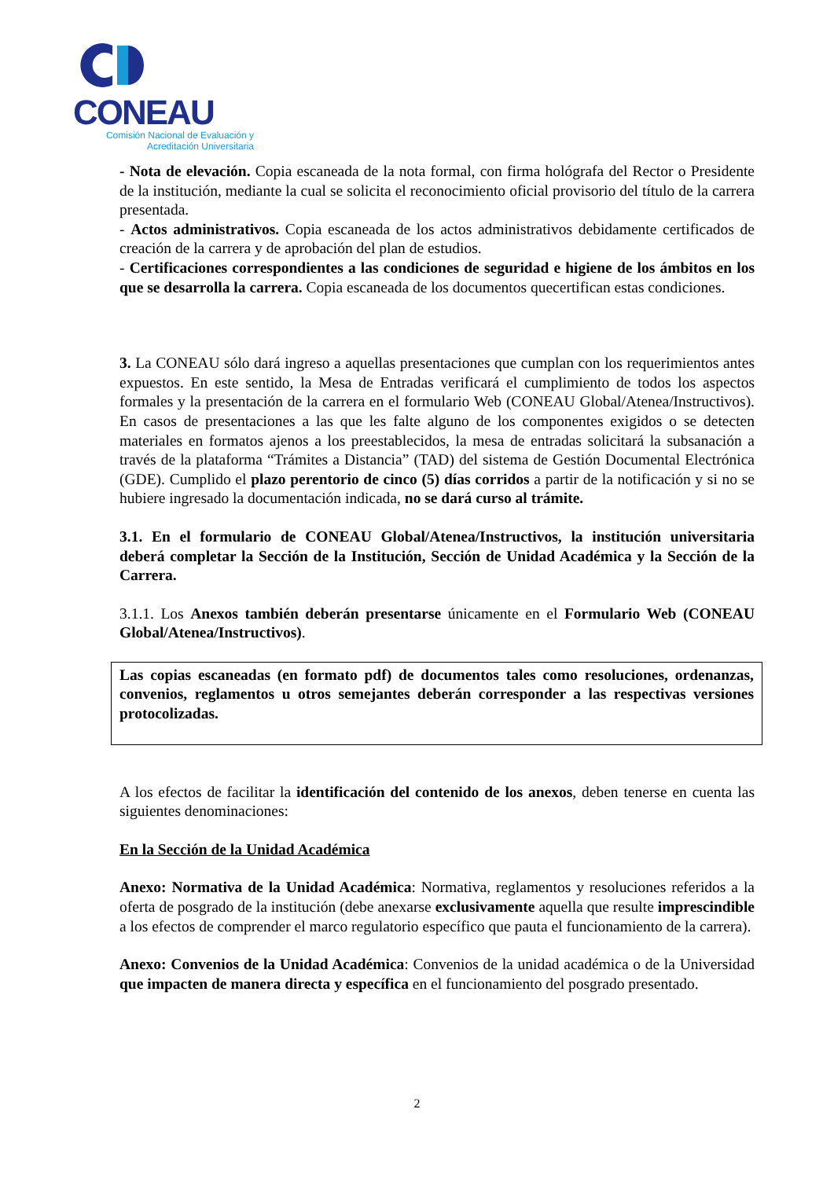CONEAU
Comisión Nacional de Evaluación y
Acreditación Universitaria
- Nota de elevación. Copia escaneada de la nota formal, con firma hológrafa del Rector o Presidente de la institución, mediante la cual se solicita el reconocimiento oficial provisorio del título de la carrera presentada.
- Actos administrativos. Copia escaneada de los actos administrativos debidamente certificados de creación de la carrera y de aprobación del plan de estudios.
- Certificaciones correspondientes a las condiciones de seguridad e higiene de los ámbitos en los que se desarrolla la carrera. Copia escaneada de los documentos quecertifican estas condiciones.
3. La CONEAU sólo dará ingreso a aquellas presentaciones que cumplan con los requerimientos antes expuestos. En este sentido, la Mesa de Entradas verificará el cumplimiento de todos los aspectos formales y la presentación de la carrera en el formulario Web (CONEAU Global/Atenea/Instructivos). En casos de presentaciones a las que les falte alguno de los componentes exigidos o se detecten materiales en formatos ajenos a los preestablecidos, la mesa de entradas solicitará la subsanación a través de la plataforma “Trámites a Distancia” (TAD) del sistema de Gestión Documental Electrónica (GDE). Cumplido el plazo perentorio de cinco (5) días corridos a partir de la notificación y si no se hubiere ingresado la documentación indicada, no se dará curso al trámite.
3.1. En el formulario de CONEAU Global/Atenea/Instructivos, la institución universitaria deberá completar la Sección de la Institución, Sección de Unidad Académica y la Sección de la Carrera.
3.1.1. Los Anexos también deberán presentarse únicamente en el Formulario Web (CONEAU Global/Atenea/Instructivos).
Las copias escaneadas (en formato pdf) de documentos tales como resoluciones, ordenanzas, convenios, reglamentos u otros semejantes deberán corresponder a las respectivas versiones protocolizadas.
A los efectos de facilitar la identificación del contenido de los anexos, deben tenerse en cuenta las siguientes denominaciones:
En la Sección de la Unidad Académica
Anexo: Normativa de la Unidad Académica: Normativa, reglamentos y resoluciones referidos a la oferta de posgrado de la institución (debe anexarse exclusivamente aquella que resulte imprescindible a los efectos de comprender el marco regulatorio específico que pauta el funcionamiento de la carrera).
Anexo: Convenios de la Unidad Académica: Convenios de la unidad académica o de la Universidad que impacten de manera directa y específica en el funcionamiento del posgrado presentado.
2